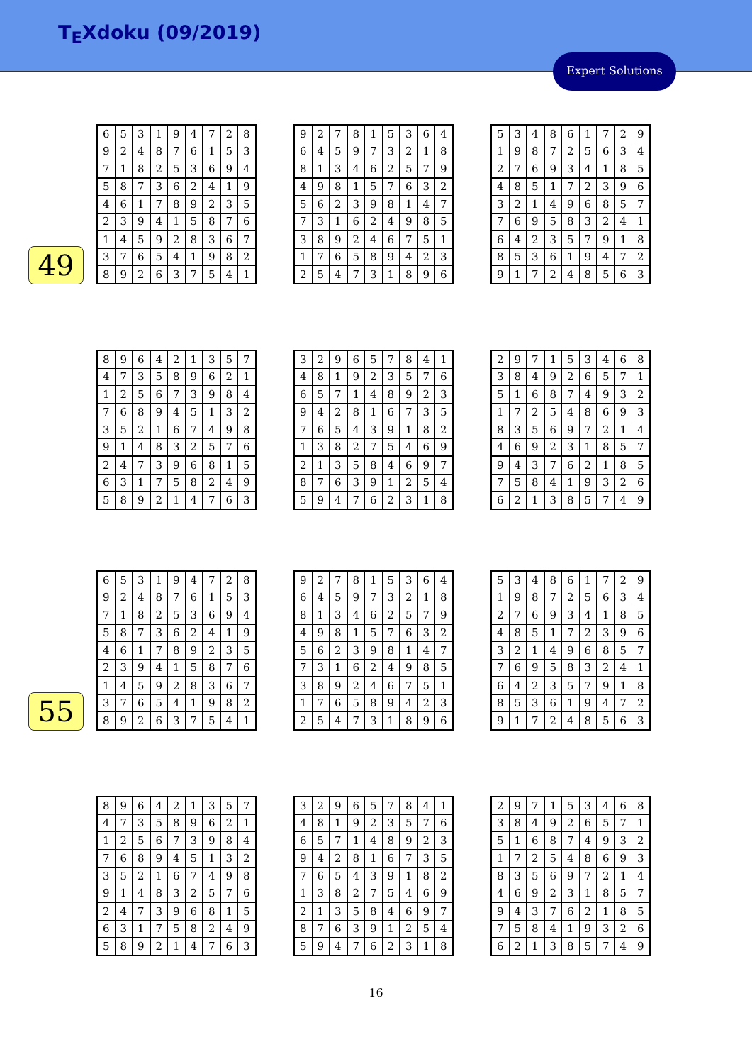T<sub>E</sub>Xdoku (09/2019)
Expert Solutions
49
| 6 | 5 | 3 | 1 | 9 | 4 | 7 | 2 | 8 |
| 9 | 2 | 4 | 8 | 7 | 6 | 1 | 5 | 3 |
| 7 | 1 | 8 | 2 | 5 | 3 | 6 | 9 | 4 |
| 5 | 8 | 7 | 3 | 6 | 2 | 4 | 1 | 9 |
| 4 | 6 | 1 | 7 | 8 | 9 | 2 | 3 | 5 |
| 2 | 3 | 9 | 4 | 1 | 5 | 8 | 7 | 6 |
| 1 | 4 | 5 | 9 | 2 | 8 | 3 | 6 | 7 |
| 3 | 7 | 6 | 5 | 4 | 1 | 9 | 8 | 2 |
| 8 | 9 | 2 | 6 | 3 | 7 | 5 | 4 | 1 |
| 9 | 2 | 7 | 8 | 1 | 5 | 3 | 6 | 4 |
| 6 | 4 | 5 | 9 | 7 | 3 | 2 | 1 | 8 |
| 8 | 1 | 3 | 4 | 6 | 2 | 5 | 7 | 9 |
| 4 | 9 | 8 | 1 | 5 | 7 | 6 | 3 | 2 |
| 5 | 6 | 2 | 3 | 9 | 8 | 1 | 4 | 7 |
| 7 | 3 | 1 | 6 | 2 | 4 | 9 | 8 | 5 |
| 3 | 8 | 9 | 2 | 4 | 6 | 7 | 5 | 1 |
| 1 | 7 | 6 | 5 | 8 | 9 | 4 | 2 | 3 |
| 2 | 5 | 4 | 7 | 3 | 1 | 8 | 9 | 6 |
| 5 | 3 | 4 | 8 | 6 | 1 | 7 | 2 | 9 |
| 1 | 9 | 8 | 7 | 2 | 5 | 6 | 3 | 4 |
| 2 | 7 | 6 | 9 | 3 | 4 | 1 | 8 | 5 |
| 4 | 8 | 5 | 1 | 7 | 2 | 3 | 9 | 6 |
| 3 | 2 | 1 | 4 | 9 | 6 | 8 | 5 | 7 |
| 7 | 6 | 9 | 5 | 8 | 3 | 2 | 4 | 1 |
| 6 | 4 | 2 | 3 | 5 | 7 | 9 | 1 | 8 |
| 8 | 5 | 3 | 6 | 1 | 9 | 4 | 7 | 2 |
| 9 | 1 | 7 | 2 | 4 | 8 | 5 | 6 | 3 |
| 8 | 9 | 6 | 4 | 2 | 1 | 3 | 5 | 7 |
| 4 | 7 | 3 | 5 | 8 | 9 | 6 | 2 | 1 |
| 1 | 2 | 5 | 6 | 7 | 3 | 9 | 8 | 4 |
| 7 | 6 | 8 | 9 | 4 | 5 | 1 | 3 | 2 |
| 3 | 5 | 2 | 1 | 6 | 7 | 4 | 9 | 8 |
| 9 | 1 | 4 | 8 | 3 | 2 | 5 | 7 | 6 |
| 2 | 4 | 7 | 3 | 9 | 6 | 8 | 1 | 5 |
| 6 | 3 | 1 | 7 | 5 | 8 | 2 | 4 | 9 |
| 5 | 8 | 9 | 2 | 1 | 4 | 7 | 6 | 3 |
| 3 | 2 | 9 | 6 | 5 | 7 | 8 | 4 | 1 |
| 4 | 8 | 1 | 9 | 2 | 3 | 5 | 7 | 6 |
| 6 | 5 | 7 | 1 | 4 | 8 | 9 | 2 | 3 |
| 9 | 4 | 2 | 8 | 1 | 6 | 7 | 3 | 5 |
| 7 | 6 | 5 | 4 | 3 | 9 | 1 | 8 | 2 |
| 1 | 3 | 8 | 2 | 7 | 5 | 4 | 6 | 9 |
| 2 | 1 | 3 | 5 | 8 | 4 | 6 | 9 | 7 |
| 8 | 7 | 6 | 3 | 9 | 1 | 2 | 5 | 4 |
| 5 | 9 | 4 | 7 | 6 | 2 | 3 | 1 | 8 |
| 2 | 9 | 7 | 1 | 5 | 3 | 4 | 6 | 8 |
| 3 | 8 | 4 | 9 | 2 | 6 | 5 | 7 | 1 |
| 5 | 1 | 6 | 8 | 7 | 4 | 9 | 3 | 2 |
| 1 | 7 | 2 | 5 | 4 | 8 | 6 | 9 | 3 |
| 8 | 3 | 5 | 6 | 9 | 7 | 2 | 1 | 4 |
| 4 | 6 | 9 | 2 | 3 | 1 | 8 | 5 | 7 |
| 9 | 4 | 3 | 7 | 6 | 2 | 1 | 8 | 5 |
| 7 | 5 | 8 | 4 | 1 | 9 | 3 | 2 | 6 |
| 6 | 2 | 1 | 3 | 8 | 5 | 7 | 4 | 9 |
55
| 6 | 5 | 3 | 1 | 9 | 4 | 7 | 2 | 8 |
| 9 | 2 | 4 | 8 | 7 | 6 | 1 | 5 | 3 |
| 7 | 1 | 8 | 2 | 5 | 3 | 6 | 9 | 4 |
| 5 | 8 | 7 | 3 | 6 | 2 | 4 | 1 | 9 |
| 4 | 6 | 1 | 7 | 8 | 9 | 2 | 3 | 5 |
| 2 | 3 | 9 | 4 | 1 | 5 | 8 | 7 | 6 |
| 1 | 4 | 5 | 9 | 2 | 8 | 3 | 6 | 7 |
| 3 | 7 | 6 | 5 | 4 | 1 | 9 | 8 | 2 |
| 8 | 9 | 2 | 6 | 3 | 7 | 5 | 4 | 1 |
| 9 | 2 | 7 | 8 | 1 | 5 | 3 | 6 | 4 |
| 6 | 4 | 5 | 9 | 7 | 3 | 2 | 1 | 8 |
| 8 | 1 | 3 | 4 | 6 | 2 | 5 | 7 | 9 |
| 4 | 9 | 8 | 1 | 5 | 7 | 6 | 3 | 2 |
| 5 | 6 | 2 | 3 | 9 | 8 | 1 | 4 | 7 |
| 7 | 3 | 1 | 6 | 2 | 4 | 9 | 8 | 5 |
| 3 | 8 | 9 | 2 | 4 | 6 | 7 | 5 | 1 |
| 1 | 7 | 6 | 5 | 8 | 9 | 4 | 2 | 3 |
| 2 | 5 | 4 | 7 | 3 | 1 | 8 | 9 | 6 |
| 5 | 3 | 4 | 8 | 6 | 1 | 7 | 2 | 9 |
| 1 | 9 | 8 | 7 | 2 | 5 | 6 | 3 | 4 |
| 2 | 7 | 6 | 9 | 3 | 4 | 1 | 8 | 5 |
| 4 | 8 | 5 | 1 | 7 | 2 | 3 | 9 | 6 |
| 3 | 2 | 1 | 4 | 9 | 6 | 8 | 5 | 7 |
| 7 | 6 | 9 | 5 | 8 | 3 | 2 | 4 | 1 |
| 6 | 4 | 2 | 3 | 5 | 7 | 9 | 1 | 8 |
| 8 | 5 | 3 | 6 | 1 | 9 | 4 | 7 | 2 |
| 9 | 1 | 7 | 2 | 4 | 8 | 5 | 6 | 3 |
| 8 | 9 | 6 | 4 | 2 | 1 | 3 | 5 | 7 |
| 4 | 7 | 3 | 5 | 8 | 9 | 6 | 2 | 1 |
| 1 | 2 | 5 | 6 | 7 | 3 | 9 | 8 | 4 |
| 7 | 6 | 8 | 9 | 4 | 5 | 1 | 3 | 2 |
| 3 | 5 | 2 | 1 | 6 | 7 | 4 | 9 | 8 |
| 9 | 1 | 4 | 8 | 3 | 2 | 5 | 7 | 6 |
| 2 | 4 | 7 | 3 | 9 | 6 | 8 | 1 | 5 |
| 6 | 3 | 1 | 7 | 5 | 8 | 2 | 4 | 9 |
| 5 | 8 | 9 | 2 | 1 | 4 | 7 | 6 | 3 |
| 3 | 2 | 9 | 6 | 5 | 7 | 8 | 4 | 1 |
| 4 | 8 | 1 | 9 | 2 | 3 | 5 | 7 | 6 |
| 6 | 5 | 7 | 1 | 4 | 8 | 9 | 2 | 3 |
| 9 | 4 | 2 | 8 | 1 | 6 | 7 | 3 | 5 |
| 7 | 6 | 5 | 4 | 3 | 9 | 1 | 8 | 2 |
| 1 | 3 | 8 | 2 | 7 | 5 | 4 | 6 | 9 |
| 2 | 1 | 3 | 5 | 8 | 4 | 6 | 9 | 7 |
| 8 | 7 | 6 | 3 | 9 | 1 | 2 | 5 | 4 |
| 5 | 9 | 4 | 7 | 6 | 2 | 3 | 1 | 8 |
| 2 | 9 | 7 | 1 | 5 | 3 | 4 | 6 | 8 |
| 3 | 8 | 4 | 9 | 2 | 6 | 5 | 7 | 1 |
| 5 | 1 | 6 | 8 | 7 | 4 | 9 | 3 | 2 |
| 1 | 7 | 2 | 5 | 4 | 8 | 6 | 9 | 3 |
| 8 | 3 | 5 | 6 | 9 | 7 | 2 | 1 | 4 |
| 4 | 6 | 9 | 2 | 3 | 1 | 8 | 5 | 7 |
| 9 | 4 | 3 | 7 | 6 | 2 | 1 | 8 | 5 |
| 7 | 5 | 8 | 4 | 1 | 9 | 3 | 2 | 6 |
| 6 | 2 | 1 | 3 | 8 | 5 | 7 | 4 | 9 |
16